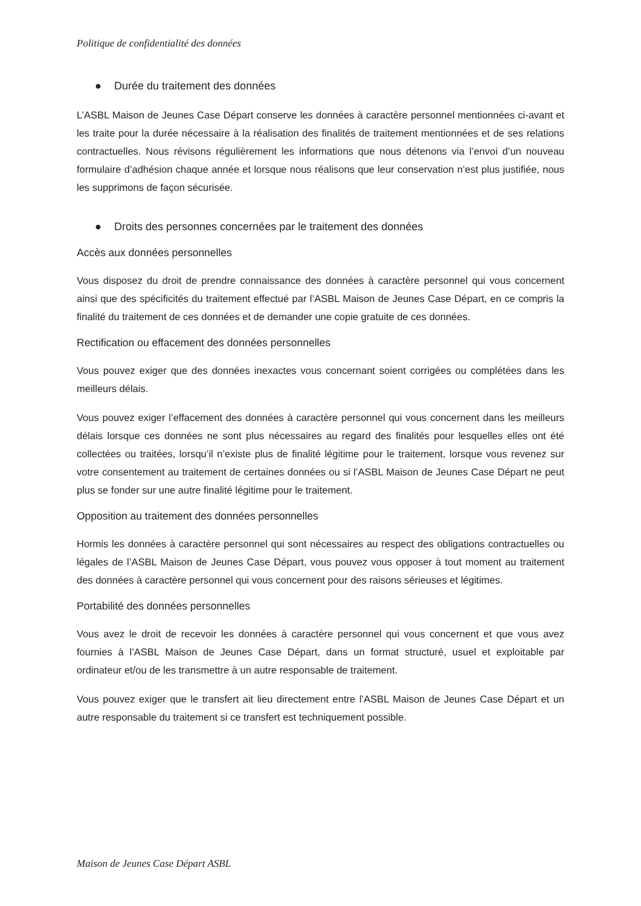Politique de confidentialité des données
● Durée du traitement des données
L’ASBL Maison de Jeunes Case Départ conserve les données à caractère personnel mentionnées ci-avant et les traite pour la durée nécessaire à la réalisation des finalités de traitement mentionnées et de ses relations contractuelles. Nous révisons régulièrement les informations que nous détenons via l’envoi d’un nouveau formulaire d’adhésion chaque année et lorsque nous réalisons que leur conservation n’est plus justifiée, nous les supprimons de façon sécurisée.
● Droits des personnes concernées par le traitement des données
Accès aux données personnelles
Vous disposez du droit de prendre connaissance des données à caractère personnel qui vous concernent ainsi que des spécificités du traitement effectué par l’ASBL Maison de Jeunes Case Départ, en ce compris la finalité du traitement de ces données et de demander une copie gratuite de ces données.
Rectification ou effacement des données personnelles
Vous pouvez exiger que des données inexactes vous concernant soient corrigées ou complétées dans les meilleurs délais.
Vous pouvez exiger l’effacement des données à caractère personnel qui vous concernent dans les meilleurs délais lorsque ces données ne sont plus nécessaires au regard des finalités pour lesquelles elles ont été collectées ou traitées, lorsqu’il n’existe plus de finalité légitime pour le traitement, lorsque vous revenez sur votre consentement au traitement de certaines données ou si l’ASBL Maison de Jeunes Case Départ ne peut plus se fonder sur une autre finalité légitime pour le traitement.
Opposition au traitement des données personnelles
Hormis les données à caractère personnel qui sont nécessaires au respect des obligations contractuelles ou légales de l’ASBL Maison de Jeunes Case Départ, vous pouvez vous opposer à tout moment au traitement des données à caractère personnel qui vous concernent pour des raisons sérieuses et légitimes.
Portabilité des données personnelles
Vous avez le droit de recevoir les données à caractère personnel qui vous concernent et que vous avez fournies à l’ASBL Maison de Jeunes Case Départ, dans un format structuré, usuel et exploitable par ordinateur et/ou de les transmettre à un autre responsable de traitement.
Vous pouvez exiger que le transfert ait lieu directement entre l’ASBL Maison de Jeunes Case Départ et un autre responsable du traitement si ce transfert est techniquement possible.
Maison de Jeunes Case Départ ASBL